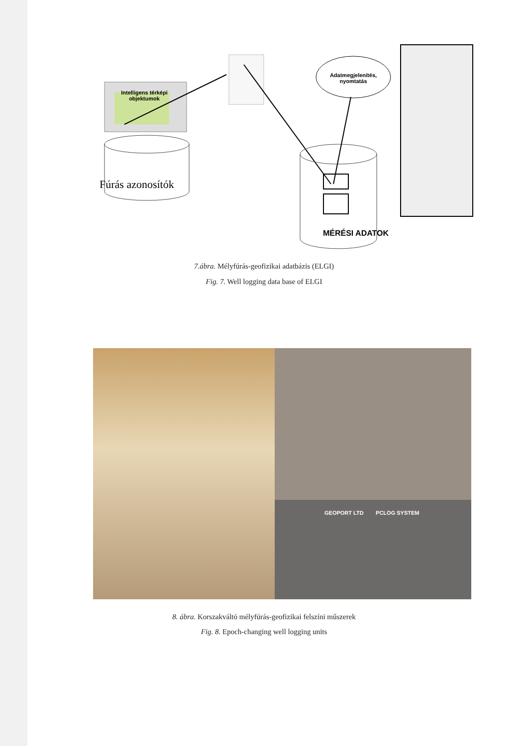Intelligens térképi objektumok
Fúrás azonosítók
Adatmegjelenítés, nyomtatás
MÉRÉSI ADATOK
7.ábra. Mélyfúrás-geofizikai adatbázis (ELGI)
Fig. 7. Well logging data base of ELGI
GEOPORT LTD PCLOG SYSTEM
8. ábra. Korszakváltó mélyfúrás-geofizikai felszíni műszerek
Fig. 8. Epoch-changing well logging units